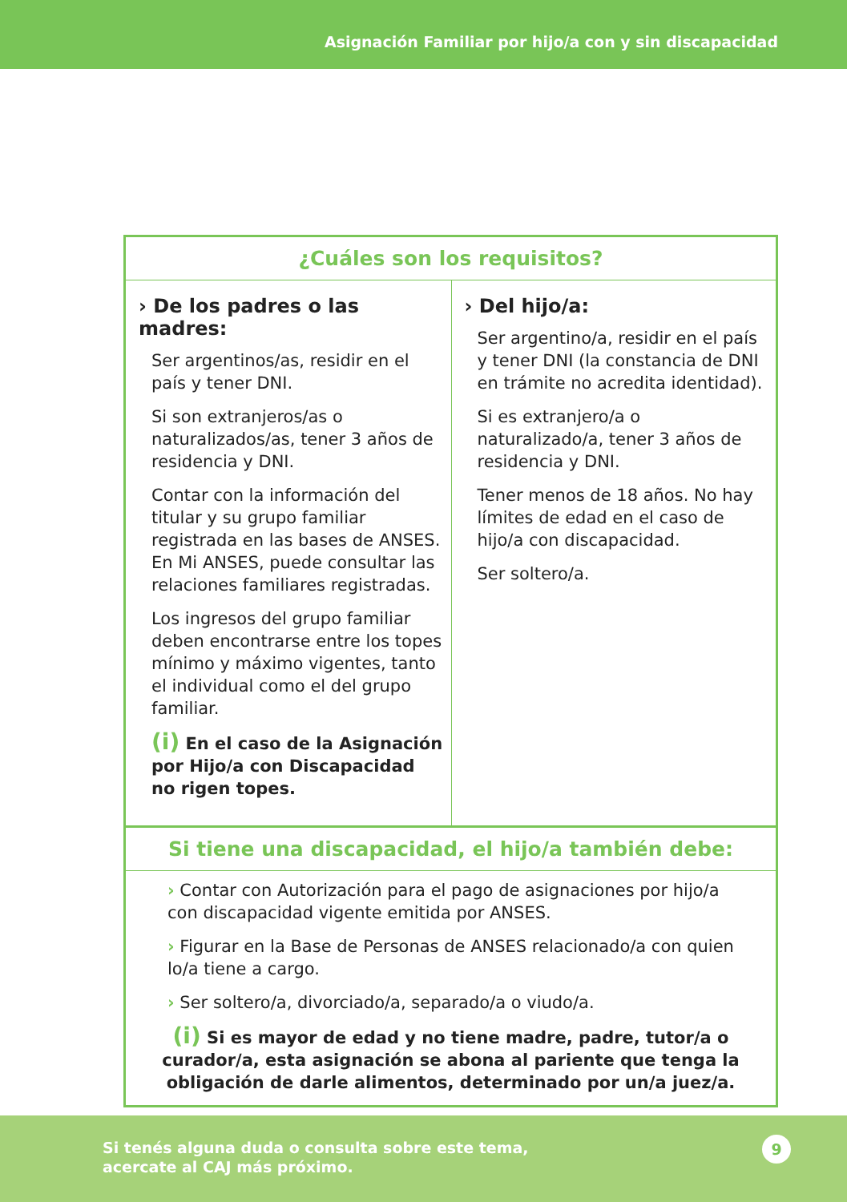Asignación Familiar por hijo/a con y sin discapacidad
¿Cuáles son los requisitos?
› De los padres o las madres:
Ser argentinos/as, residir en el país y tener DNI.
Si son extranjeros/as o naturalizados/as, tener 3 años de residencia y DNI.
Contar con la información del titular y su grupo familiar registrada en las bases de ANSES. En Mi ANSES, puede consultar las relaciones familiares registradas.
Los ingresos del grupo familiar deben encontrarse entre los topes mínimo y máximo vigentes, tanto el individual como el del grupo familiar.
(i) En el caso de la Asignación por Hijo/a con Discapacidad no rigen topes.
› Del hijo/a:
Ser argentino/a, residir en el país y tener DNI (la constancia de DNI en trámite no acredita identidad).
Si es extranjero/a o naturalizado/a, tener 3 años de residencia y DNI.
Tener menos de 18 años. No hay límites de edad en el caso de hijo/a con discapacidad.
Ser soltero/a.
Si tiene una discapacidad, el hijo/a también debe:
› Contar con Autorización para el pago de asignaciones por hijo/a con discapacidad vigente emitida por ANSES.
› Figurar en la Base de Personas de ANSES relacionado/a con quien lo/a tiene a cargo.
› Ser soltero/a, divorciado/a, separado/a o viudo/a.
(i) Si es mayor de edad y no tiene madre, padre, tutor/a o curador/a, esta asignación se abona al pariente que tenga la obligación de darle alimentos, determinado por un/a juez/a.
Si tenés alguna duda o consulta sobre este tema,
acercate al CAJ más próximo.
9